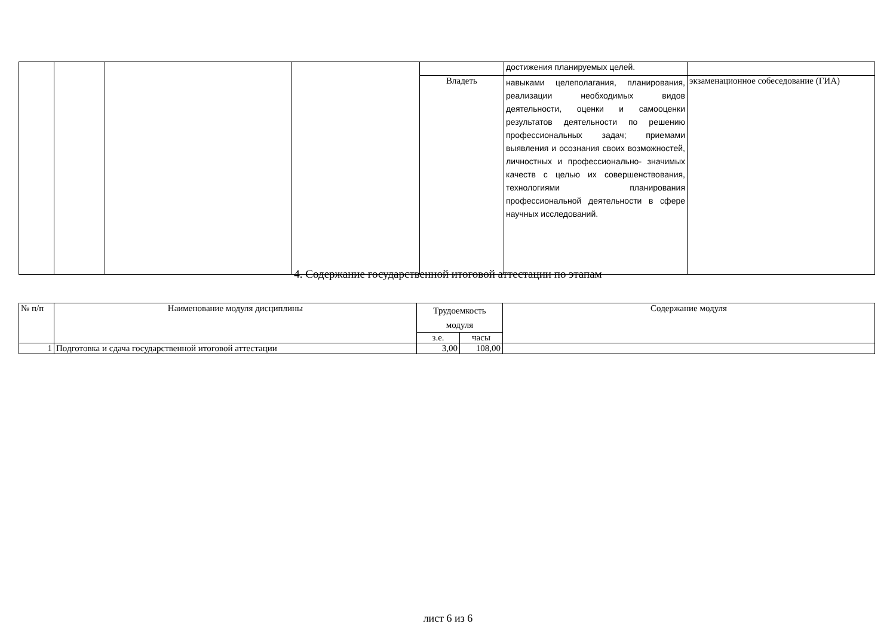| | | | | | достижения планируемых целей. | |
| | | | | Владеть | навыками целеполагания, планирования, реализации необходимых видов деятельности, оценки и самооценки результатов деятельности по решению профессиональных задач; приемами выявления и осознания своих возможностей, личностных и профессионально- значимых качеств с целью их совершенствования, технологиями планирования профессиональной деятельности в сфере научных исследований. | экзаменационное собеседование (ГИА) |
4. Содержание государственной итоговой аттестации по этапам
| № п/п | Наименование модуля дисциплины | Трудоемкость модуля | | Содержание модуля |
| --- | --- | --- | --- | --- |
| | | з.е. | часы | |
| 1 | Подготовка и сдача государственной итоговой аттестации | 3,00 | 108,00 | |
лист 6 из 6